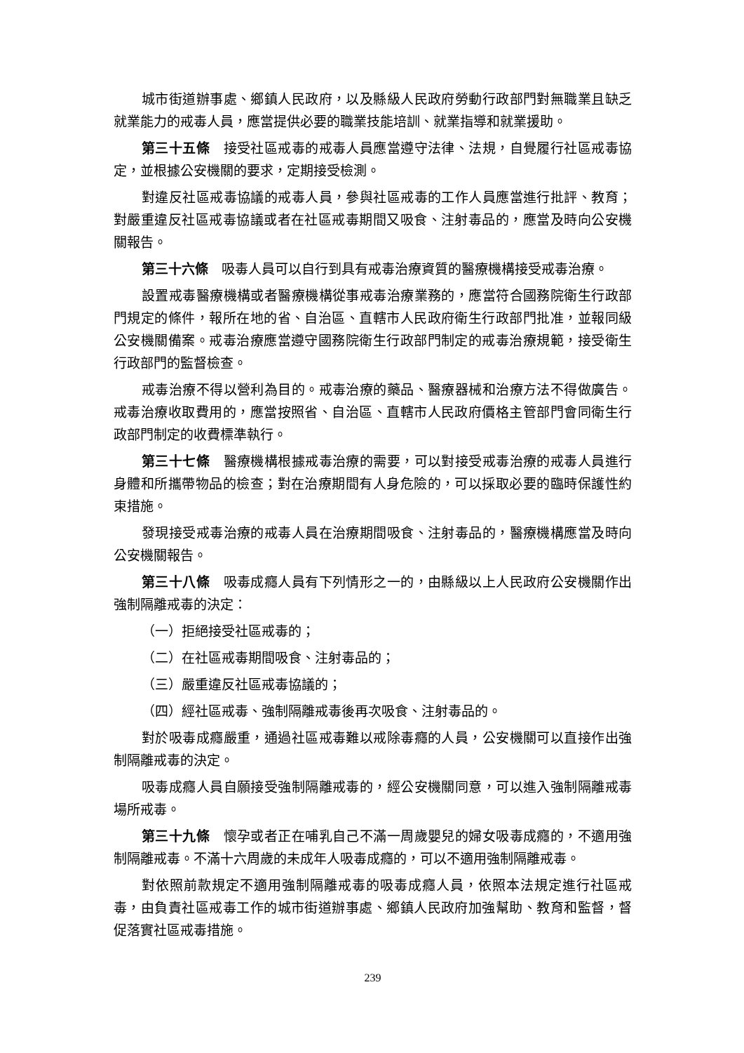城市街道辦事處、鄉鎮人民政府，以及縣級人民政府勞動行政部門對無職業且缺乏就業能力的戒毒人員，應當提供必要的職業技能培訓、就業指導和就業援助。
第三十五條　接受社區戒毒的戒毒人員應當遵守法律、法規，自覺履行社區戒毒協定，並根據公安機關的要求，定期接受檢測。
對違反社區戒毒協議的戒毒人員，參與社區戒毒的工作人員應當進行批評、教育；對嚴重違反社區戒毒協議或者在社區戒毒期間又吸食、注射毒品的，應當及時向公安機關報告。
第三十六條　吸毒人員可以自行到具有戒毒治療資質的醫療機構接受戒毒治療。
設置戒毒醫療機構或者醫療機構從事戒毒治療業務的，應當符合國務院衛生行政部門規定的條件，報所在地的省、自治區、直轄市人民政府衛生行政部門批准，並報同級公安機關備案。戒毒治療應當遵守國務院衛生行政部門制定的戒毒治療規範，接受衛生行政部門的監督檢查。
戒毒治療不得以營利為目的。戒毒治療的藥品、醫療器械和治療方法不得做廣告。戒毒治療收取費用的，應當按照省、自治區、直轄市人民政府價格主管部門會同衛生行政部門制定的收費標準執行。
第三十七條　醫療機構根據戒毒治療的需要，可以對接受戒毒治療的戒毒人員進行身體和所攜帶物品的檢查；對在治療期間有人身危險的，可以採取必要的臨時保護性約束措施。
發現接受戒毒治療的戒毒人員在治療期間吸食、注射毒品的，醫療機構應當及時向公安機關報告。
第三十八條　吸毒成癮人員有下列情形之一的，由縣級以上人民政府公安機關作出強制隔離戒毒的決定：
（一）拒絕接受社區戒毒的；
（二）在社區戒毒期間吸食、注射毒品的；
（三）嚴重違反社區戒毒協議的；
（四）經社區戒毒、強制隔離戒毒後再次吸食、注射毒品的。
對於吸毒成癮嚴重，通過社區戒毒難以戒除毒癮的人員，公安機關可以直接作出強制隔離戒毒的決定。
吸毒成癮人員自願接受強制隔離戒毒的，經公安機關同意，可以進入強制隔離戒毒場所戒毒。
第三十九條　懷孕或者正在哺乳自己不滿一周歲嬰兒的婦女吸毒成癮的，不適用強制隔離戒毒。不滿十六周歲的未成年人吸毒成癮的，可以不適用強制隔離戒毒。
對依照前款規定不適用強制隔離戒毒的吸毒成癮人員，依照本法規定進行社區戒毒，由負責社區戒毒工作的城市街道辦事處、鄉鎮人民政府加強幫助、教育和監督，督促落實社區戒毒措施。
239